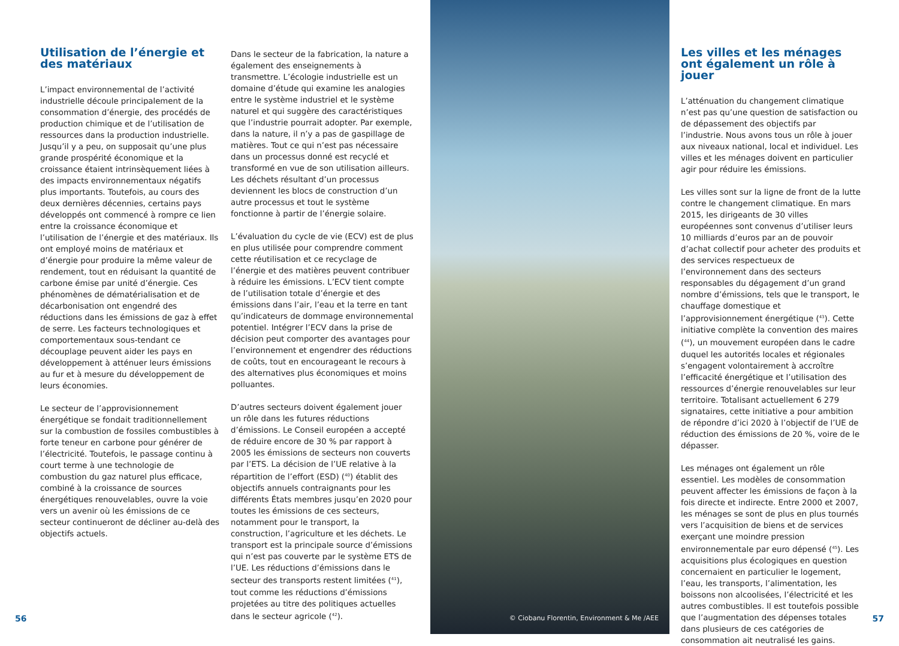Utilisation de l’énergie et des matériaux
L’impact environnemental de l’activité industrielle découle principalement de la consommation d’énergie, des procédés de production chimique et de l’utilisation de ressources dans la production industrielle. Jusqu’il y a peu, on supposait qu’une plus grande prospérité économique et la croissance étaient intrinsèquement liées à des impacts environnementaux négatifs plus importants. Toutefois, au cours des deux dernières décennies, certains pays développés ont commencé à rompre ce lien entre la croissance économique et l’utilisation de l’énergie et des matériaux. Ils ont employé moins de matériaux et d’énergie pour produire la même valeur de rendement, tout en réduisant la quantité de carbone émise par unité d’énergie. Ces phénomènes de dématérialisation et de décarbonisation ont engendré des réductions dans les émissions de gaz à effet de serre. Les facteurs technologiques et comportementaux sous-tendant ce découplage peuvent aider les pays en développement à atténuer leurs émissions au fur et à mesure du développement de leurs économies.
Le secteur de l’approvisionnement énergétique se fondait traditionnellement sur la combustion de fossiles combustibles à forte teneur en carbone pour générer de l’électricité. Toutefois, le passage continu à court terme à une technologie de combustion du gaz naturel plus efficace, combiné à la croissance de sources énergétiques renouvelables, ouvre la voie vers un avenir où les émissions de ce secteur continueront de décliner au-delà des objectifs actuels.
Dans le secteur de la fabrication, la nature a également des enseignements à transmettre. L’écologie industrielle est un domaine d’étude qui examine les analogies entre le système industriel et le système naturel et qui suggère des caractéristiques que l’industrie pourrait adopter. Par exemple, dans la nature, il n’y a pas de gaspillage de matières. Tout ce qui n’est pas nécessaire dans un processus donné est recyclé et transformé en vue de son utilisation ailleurs. Les déchets résultant d’un processus deviennent les blocs de construction d’un autre processus et tout le système fonctionne à partir de l’énergie solaire.
L’évaluation du cycle de vie (ECV) est de plus en plus utilisée pour comprendre comment cette réutilisation et ce recyclage de l’énergie et des matières peuvent contribuer à réduire les émissions. L’ECV tient compte de l’utilisation totale d’énergie et des émissions dans l’air, l’eau et la terre en tant qu’indicateurs de dommage environnemental potentiel. Intégrer l’ECV dans la prise de décision peut comporter des avantages pour l’environnement et engendrer des réductions de coûts, tout en encourageant le recours à des alternatives plus économiques et moins polluantes.
D’autres secteurs doivent également jouer un rôle dans les futures réductions d’émissions. Le Conseil européen a accepté de réduire encore de 30 % par rapport à 2005 les émissions de secteurs non couverts par l’ETS. La décision de l’UE relative à la répartition de l’effort (ESD) (<sup>40</sup>) établit des objectifs annuels contraignants pour les différents États membres jusqu’en 2020 pour toutes les émissions de ces secteurs, notamment pour le transport, la construction, l’agriculture et les déchets. Le transport est la principale source d’émissions qui n’est pas couverte par le système ETS de l’UE. Les réductions d’émissions dans le secteur des transports restent limitées (<sup>41</sup>), tout comme les réductions d’émissions projetées au titre des politiques actuelles dans le secteur agricole (<sup>42</sup>).
© Ciobanu Florentin, Environment & Me /AEE
Les villes et les ménages ont également un rôle à jouer
L’atténuation du changement climatique n’est pas qu’une question de satisfaction ou de dépassement des objectifs par l’industrie. Nous avons tous un rôle à jouer aux niveaux national, local et individuel. Les villes et les ménages doivent en particulier agir pour réduire les émissions.
Les villes sont sur la ligne de front de la lutte contre le changement climatique. En mars 2015, les dirigeants de 30 villes européennes sont convenus d’utiliser leurs 10 milliards d’euros par an de pouvoir d’achat collectif pour acheter des produits et des services respectueux de l’environnement dans des secteurs responsables du dégagement d’un grand nombre d’émissions, tels que le transport, le chauffage domestique et l’approvisionnement énergétique (<sup>43</sup>). Cette initiative complète la convention des maires (<sup>44</sup>), un mouvement européen dans le cadre duquel les autorités locales et régionales s’engagent volontairement à accroître l’efficacité énergétique et l’utilisation des ressources d’énergie renouvelables sur leur territoire. Totalisant actuellement 6 279 signataires, cette initiative a pour ambition de répondre d’ici 2020 à l’objectif de l’UE de réduction des émissions de 20 %, voire de le dépasser.
Les ménages ont également un rôle essentiel. Les modèles de consommation peuvent affecter les émissions de façon à la fois directe et indirecte. Entre 2000 et 2007, les ménages se sont de plus en plus tournés vers l’acquisition de biens et de services exerçant une moindre pression environnementale par euro dépensé (<sup>45</sup>). Les acquisitions plus écologiques en question concernaient en particulier le logement, l’eau, les transports, l’alimentation, les boissons non alcoolisées, l’électricité et les autres combustibles. Il est toutefois possible que l’augmentation des dépenses totales dans plusieurs de ces catégories de consommation ait neutralisé les gains.
56 57